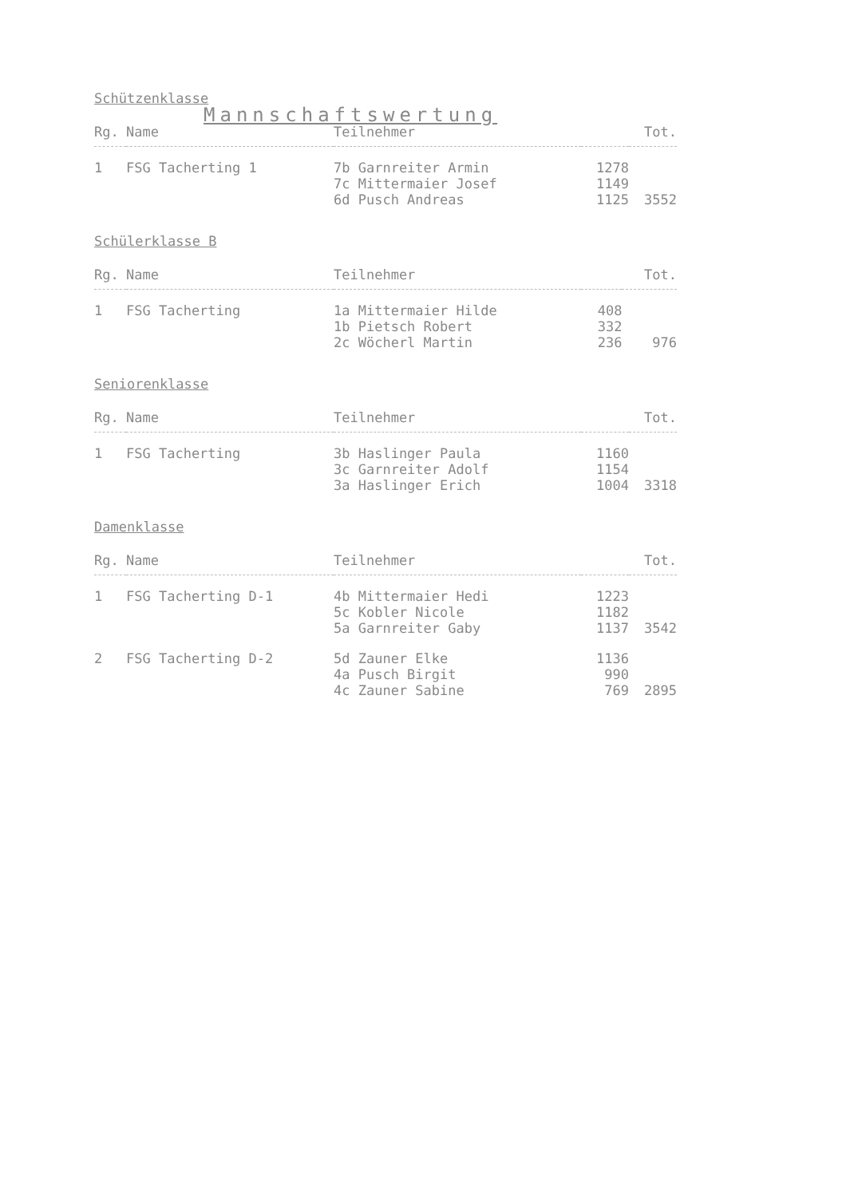Mannschaftswertung
Schützenklasse
| Rg. | Name | Teilnehmer | | Tot. |
| --- | --- | --- | --- | --- |
| 1 | FSG Tacherting 1 | 7b Garnreiter Armin 7c Mittermaier Josef 6d Pusch Andreas | 1278 1149 1125 | 3552 |
Schülerklasse B
| Rg. | Name | Teilnehmer | | Tot. |
| --- | --- | --- | --- | --- |
| 1 | FSG Tacherting | 1a Mittermaier Hilde 1b Pietsch Robert 2c Wöcherl Martin | 408 332 236 | 976 |
Seniorenklasse
| Rg. | Name | Teilnehmer | | Tot. |
| --- | --- | --- | --- | --- |
| 1 | FSG Tacherting | 3b Haslinger Paula 3c Garnreiter Adolf 3a Haslinger Erich | 1160 1154 1004 | 3318 |
Damenklasse
| Rg. | Name | Teilnehmer | | Tot. |
| --- | --- | --- | --- | --- |
| 1 | FSG Tacherting D-1 | 4b Mittermaier Hedi 5c Kobler Nicole 5a Garnreiter Gaby | 1223 1182 1137 | 3542 |
| 2 | FSG Tacherting D-2 | 5d Zauner Elke 4a Pusch Birgit 4c Zauner Sabine | 1136 990 769 | 2895 |